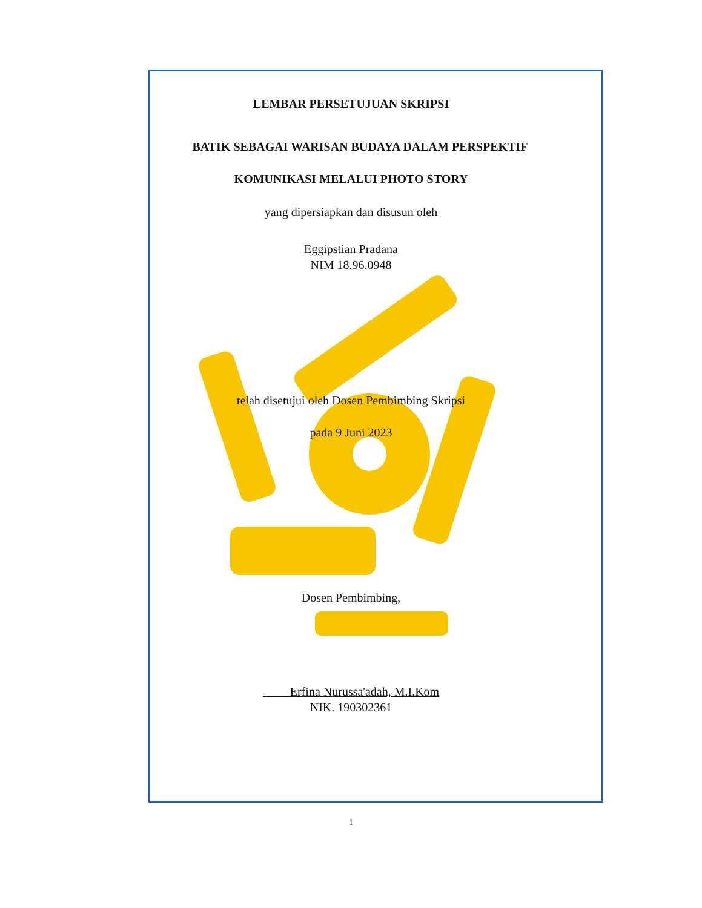LEMBAR PERSETUJUAN SKRIPSI
BATIK SEBAGAI WARISAN BUDAYA DALAM PERSPEKTIF
KOMUNIKASI MELALUI PHOTO STORY
yang dipersiapkan dan disusun oleh
Eggipstian Pradana
NIM 18.96.0948
telah disetujui oleh Dosen Pembimbing Skripsi
pada 9 Juni 2023
Dosen Pembimbing,
Erfina Nurussa'adah, M.I.Kom
NIK. 190302361
I